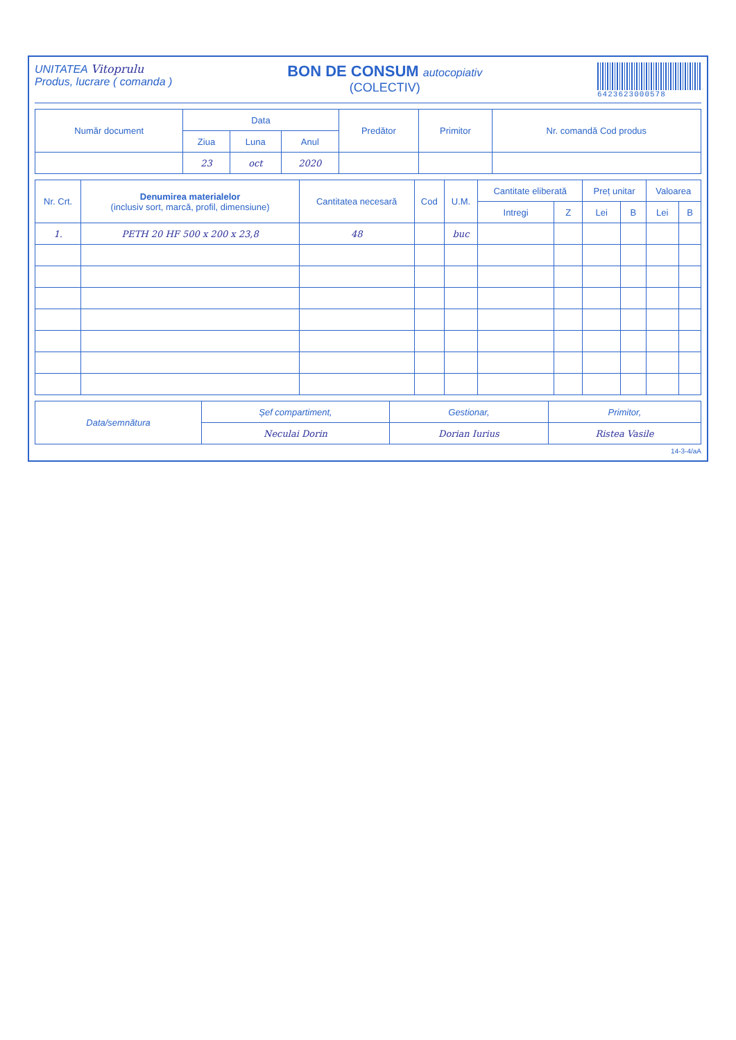UNITATEA Vitoprulu
Produs, lucrare ( comanda )
BON DE CONSUM autocopiativ
(COLECTIV)
6423623000578
| Număr document | Data | | | Predător | Primitor | Nr. comandă Cod produs |
| --- | --- | --- | --- | --- | --- | --- |
| | Ziua | Luna | Anul | | | |
| | 23 | oct | 2020 | | | |
| Nr. Crt. | Denumirea materialelor (inclusiv sort, marcă, profil, dimensiune) | Cantitatea necesară | Cod | U.M. | Cantitate eliberată | | Preț unitar | | Valoarea | |
| --- | --- | --- | --- | --- | --- | --- | --- | --- | --- | --- |
| | | | | | Intregi | Z | Lei | B | Lei | B |
| 1. | PETH 20 HF 500 x 200 x 23,8 | 48 | | buc | | | | | | |
| Data/semnătura | Șef compartiment, | Gestionar, | Primitor, |
| --- | --- | --- | --- |
| | Neculai Dorin | Dorian Iurius | Ristea Vasile |
14-3-4/aA